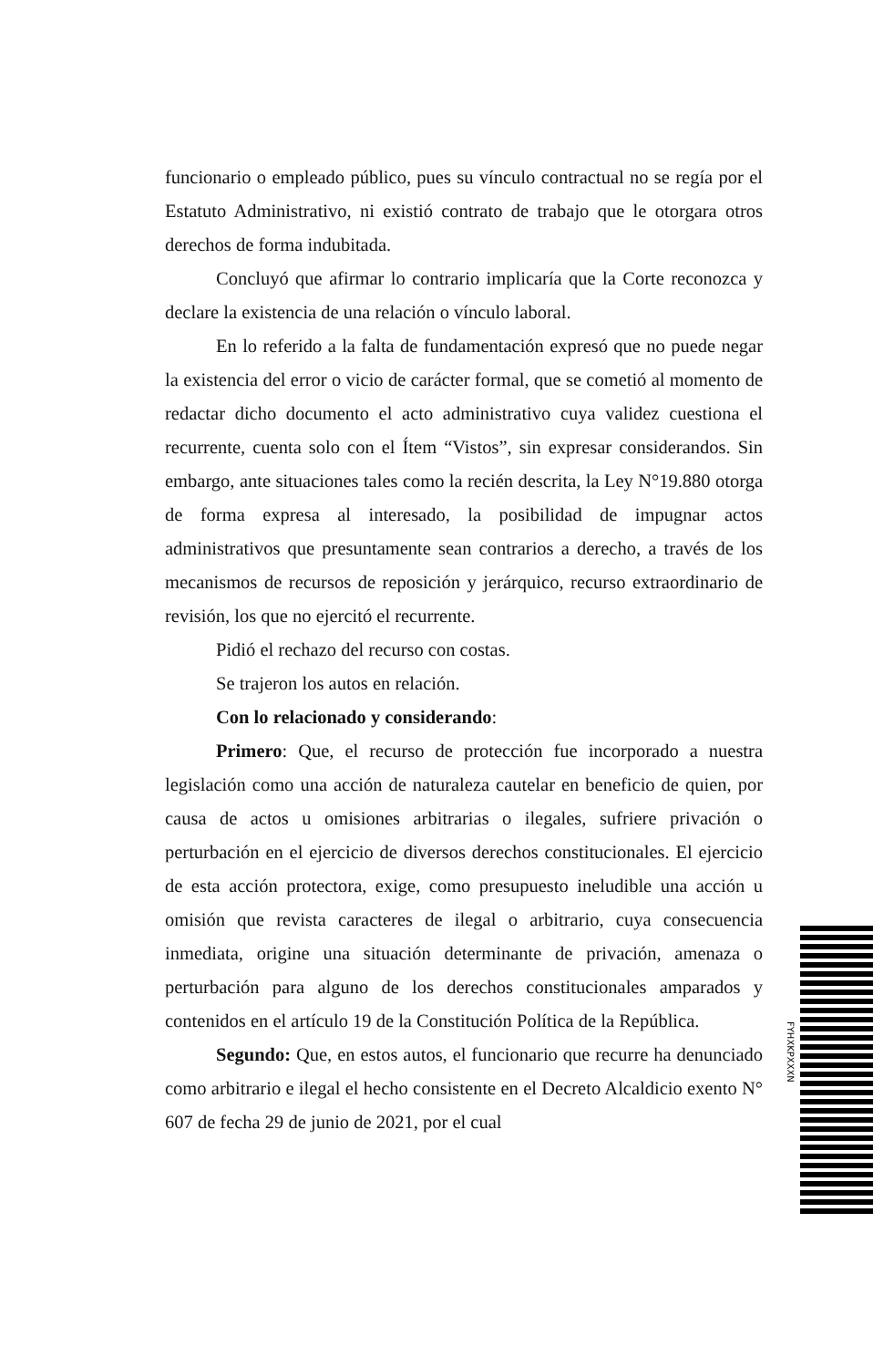funcionario o empleado público, pues su vínculo contractual no se regía por el Estatuto Administrativo, ni existió contrato de trabajo que le otorgara otros derechos de forma indubitada.
Concluyó que afirmar lo contrario implicaría que la Corte reconozca y declare la existencia de una relación o vínculo laboral.
En lo referido a la falta de fundamentación expresó que no puede negar la existencia del error o vicio de carácter formal, que se cometió al momento de redactar dicho documento el acto administrativo cuya validez cuestiona el recurrente, cuenta solo con el Ítem “Vistos”, sin expresar considerandos. Sin embargo, ante situaciones tales como la recién descrita, la Ley N°19.880 otorga de forma expresa al interesado, la posibilidad de impugnar actos administrativos que presuntamente sean contrarios a derecho, a través de los mecanismos de recursos de reposición y jerárquico, recurso extraordinario de revisión, los que no ejercitó el recurrente.
Pidió el rechazo del recurso con costas.
Se trajeron los autos en relación.
Con lo relacionado y considerando:
Primero: Que, el recurso de protección fue incorporado a nuestra legislación como una acción de naturaleza cautelar en beneficio de quien, por causa de actos u omisiones arbitrarias o ilegales, sufriere privación o perturbación en el ejercicio de diversos derechos constitucionales. El ejercicio de esta acción protectora, exige, como presupuesto ineludible una acción u omisión que revista caracteres de ilegal o arbitrario, cuya consecuencia inmediata, origine una situación determinante de privación, amenaza o perturbación para alguno de los derechos constitucionales amparados y contenidos en el artículo 19 de la Constitución Política de la República.
Segundo: Que, en estos autos, el funcionario que recurre ha denunciado como arbitrario e ilegal el hecho consistente en el Decreto Alcaldicio exento N° 607 de fecha 29 de junio de 2021, por el cual
FYHXKPXXXN